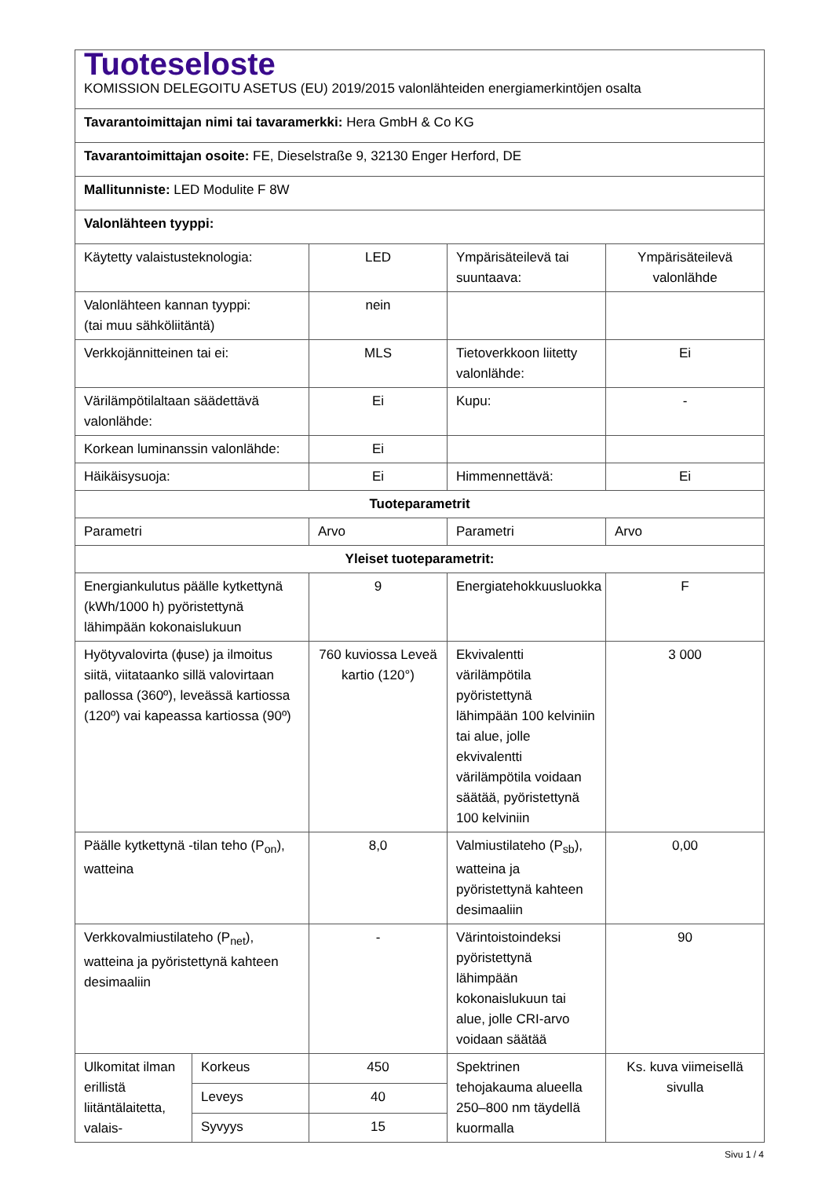| Tuoteseloste KOMISSION DELEGOITU ASETUS (EU) 2019/2015 valonlähteiden energiamerkintöjen osalta | | | | |
| Tavarantoimittajan nimi tai tavaramerkki: Hera GmbH & Co KG | | | | |
| Tavarantoimittajan osoite: FE, Dieselstraße 9, 32130 Enger Herford, DE | | | | |
| Mallitunniste: LED Modulite F 8W | | | | |
| Valonlähteen tyyppi: | | | | |
| Käytetty valaistusteknologia: | | LED | Ympärisäteilevä tai suuntaava: | Ympärisäteilevä valonlähde |
| Valonlähteen kannan tyyppi: (tai muu sähköliitäntä) | | nein | | |
| Verkkojännitteinen tai ei: | | MLS | Tietoverkkoon liitetty valonlähde: | Ei |
| Värilämpötilaltaan säädettävä valonlähde: | | Ei | Kupu: | - |
| Korkean luminanssin valonlähde: | | Ei | | |
| Häikäisysuoja: | | Ei | Himmennettävä: | Ei |
| Tuoteparametrit | | | | |
| Parametri | | Arvo | Parametri | Arvo |
| Yleiset tuoteparametrit: | | | | |
| Energiankulutus päälle kytkettynä (kWh/1000 h) pyöristettynä lähimpään kokonaislukuun | | 9 | Energiatehokkuusluokka | F |
| Hyötyvalovirta (ϕuse) ja ilmoitus siitä, viitataanko sillä valovirtaan pallossa (360º), leveässä kartiossa (120º) vai kapeassa kartiossa (90º) | | 760 kuviossa Leveä kartio (120°) | Ekvivalentti värilämpötila pyöristettynä lähimpään 100 kelviniin tai alue, jolle ekvivalentti värilämpötila voidaan säätää, pyöristettynä 100 kelviniin | 3 000 |
| Päälle kytkettynä -tilan teho (P<sub>on</sub>), watteina | | 8,0 | Valmiustilateho (P<sub>sb</sub>), watteina ja pyöristettynä kahteen desimaaliin | 0,00 |
| Verkkovalmiustilateho (P<sub>net</sub>), watteina ja pyöristettynä kahteen desimaaliin | | - | Värintoistoindeksi pyöristettynä lähimpään kokonaislukuun tai alue, jolle CRI-arvo voidaan säätää | 90 |
| Ulkomitat ilman erillistä liitäntälaitetta, valais- | Korkeus | 450 | Spektrinen tehojakauma alueella 250–800 nm täydellä kuormalla | Ks. kuva viimeisellä sivulla |
| | Leveys | 40 | | |
| | Syvyys | 15 | | |
Sivu 1 / 4